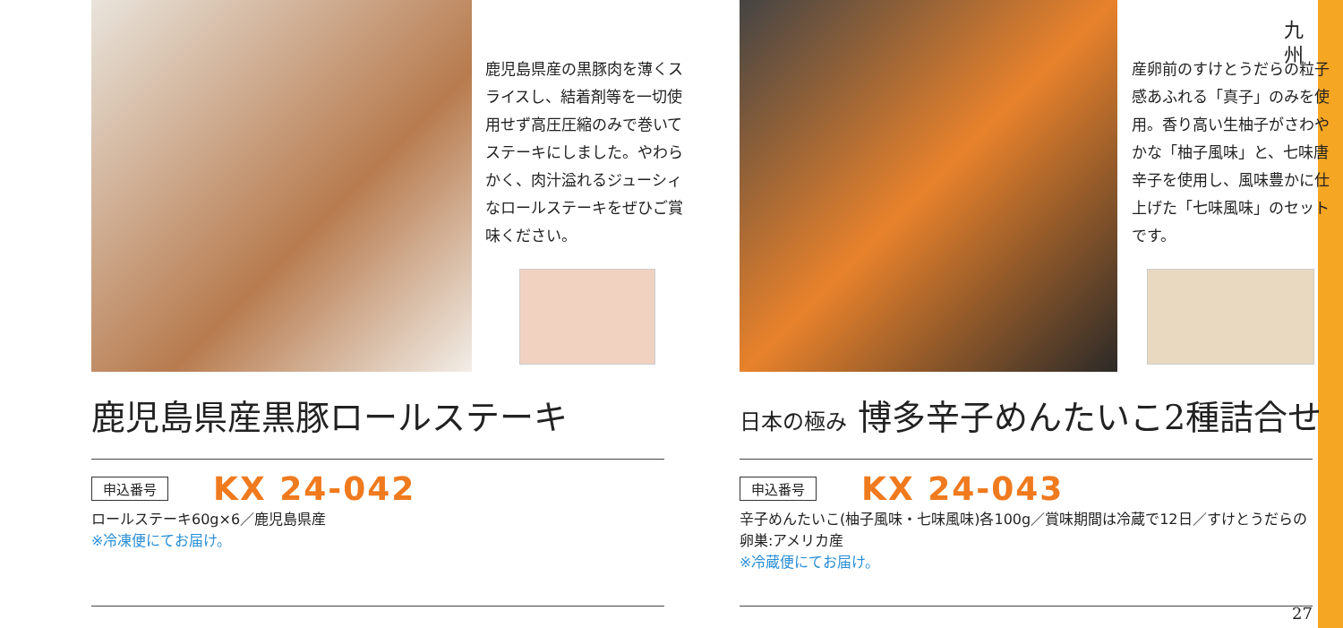九
州
鹿児島県産の黒豚肉を薄くスライスし、結着剤等を一切使用せず高圧圧縮のみで巻いてステーキにしました。やわらかく、肉汁溢れるジューシィなロールステーキをぜひご賞味ください。
鹿児島県産黒豚ロールステーキ
申込番号 KX 24-042
ロールステーキ60g×6／鹿児島県産
※冷凍便にてお届け。
産卵前のすけとうだらの粒子感あふれる「真子」のみを使用。香り高い生柚子がさわやかな「柚子風味」と、七味唐辛子を使用し、風味豊かに仕上げた「七味風味」のセットです。
日本の極み 博多辛子めんたいこ2種詰合せ
申込番号 KX 24-043
辛子めんたいこ(柚子風味・七味風味)各100g／賞味期間は冷蔵で12日／すけとうだらの卵巣:アメリカ産
※冷蔵便にてお届け。
27